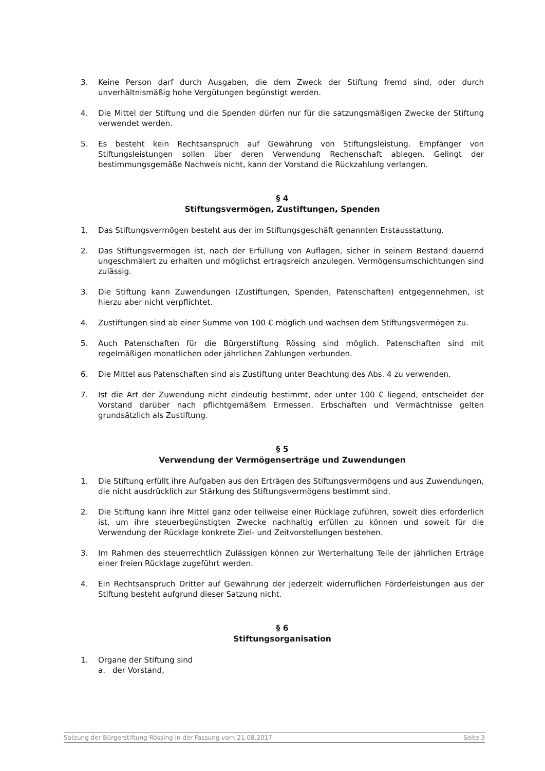3. Keine Person darf durch Ausgaben, die dem Zweck der Stiftung fremd sind, oder durch unverhältnismäßig hohe Vergütungen begünstigt werden.
4. Die Mittel der Stiftung und die Spenden dürfen nur für die satzungsmäßigen Zwecke der Stiftung verwendet werden.
5. Es besteht kein Rechtsanspruch auf Gewährung von Stiftungsleistung. Empfänger von Stiftungsleistungen sollen über deren Verwendung Rechenschaft ablegen. Gelingt der bestimmungsgemäße Nachweis nicht, kann der Vorstand die Rückzahlung verlangen.
§ 4
Stiftungsvermögen, Zustiftungen, Spenden
1. Das Stiftungsvermögen besteht aus der im Stiftungsgeschäft genannten Erstausstattung.
2. Das Stiftungsvermögen ist, nach der Erfüllung von Auflagen, sicher in seinem Bestand dauernd ungeschmälert zu erhalten und möglichst ertragsreich anzulegen. Vermögensumschichtungen sind zulässig.
3. Die Stiftung kann Zuwendungen (Zustiftungen, Spenden, Patenschaften) entgegennehmen, ist hierzu aber nicht verpflichtet.
4. Zustiftungen sind ab einer Summe von 100 € möglich und wachsen dem Stiftungsvermögen zu.
5. Auch Patenschaften für die Bürgerstiftung Rössing sind möglich. Patenschaften sind mit regelmäßigen monatlichen oder jährlichen Zahlungen verbunden.
6. Die Mittel aus Patenschaften sind als Zustiftung unter Beachtung des Abs. 4 zu verwenden.
7. Ist die Art der Zuwendung nicht eindeutig bestimmt, oder unter 100 € liegend, entscheidet der Vorstand darüber nach pflichtgemäßem Ermessen. Erbschaften und Vermächtnisse gelten grundsätzlich als Zustiftung.
§ 5
Verwendung der Vermögenserträge und Zuwendungen
1. Die Stiftung erfüllt ihre Aufgaben aus den Erträgen des Stiftungsvermögens und aus Zuwendungen, die nicht ausdrücklich zur Stärkung des Stiftungsvermögens bestimmt sind.
2. Die Stiftung kann ihre Mittel ganz oder teilweise einer Rücklage zuführen, soweit dies erforderlich ist, um ihre steuerbegünstigten Zwecke nachhaltig erfüllen zu können und soweit für die Verwendung der Rücklage konkrete Ziel- und Zeitvorstellungen bestehen.
3. Im Rahmen des steuerrechtlich Zulässigen können zur Werterhaltung Teile der jährlichen Erträge einer freien Rücklage zugeführt werden.
4. Ein Rechtsanspruch Dritter auf Gewährung der jederzeit widerruflichen Förderleistungen aus der Stiftung besteht aufgrund dieser Satzung nicht.
§ 6
Stiftungsorganisation
1. Organe der Stiftung sind
a. der Vorstand,
Satzung der Bürgerstiftung Rössing in der Fassung vom 21.08.2017 Seite 3